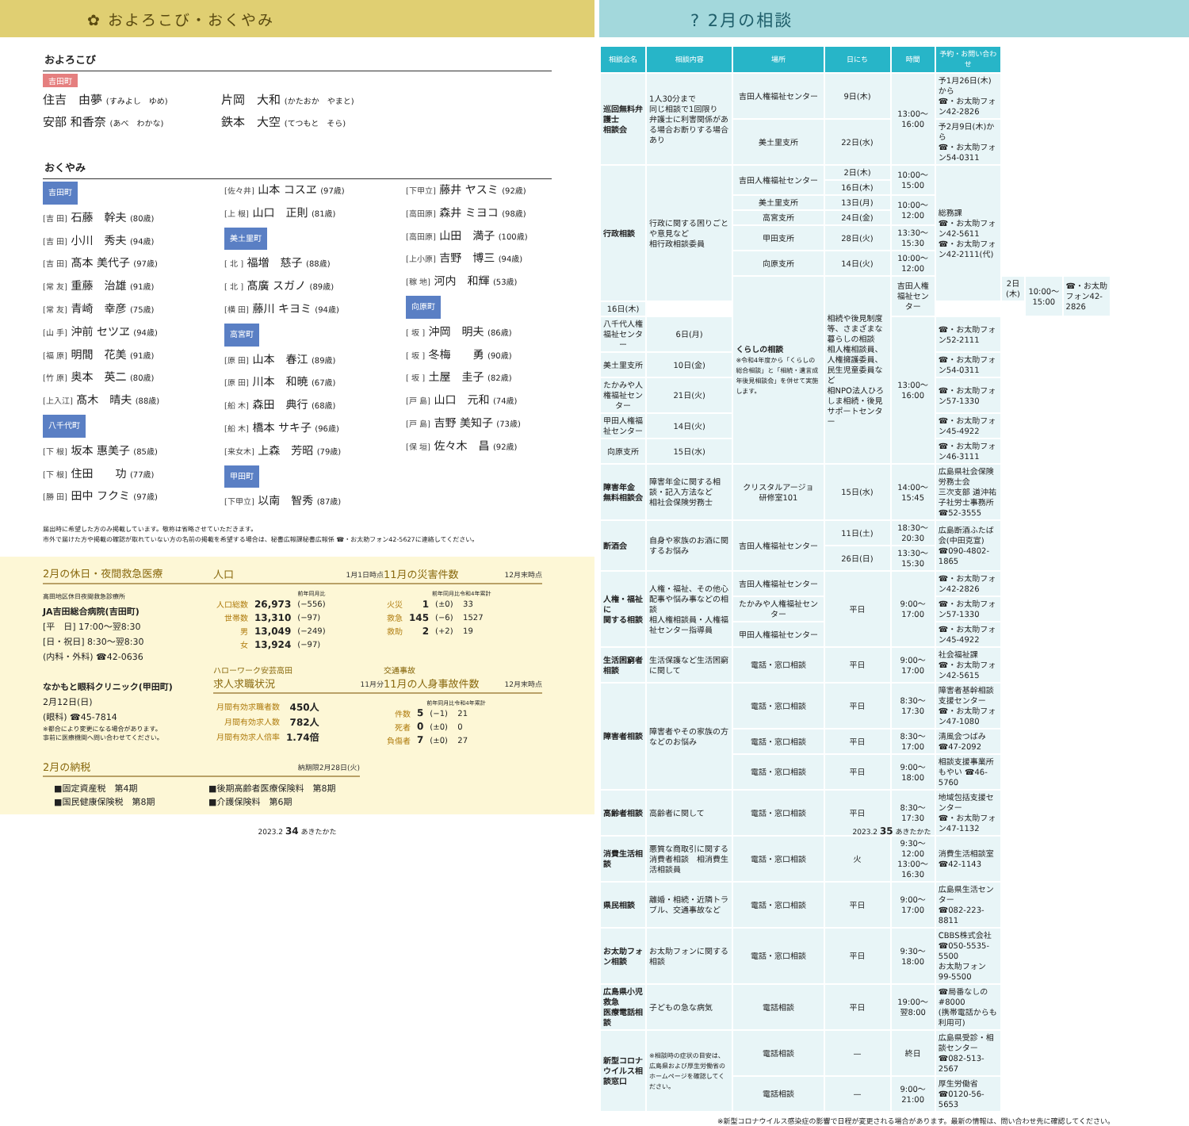✿ およろこび・おくやみ
およろこび
吉田町
住吉　由夢 (すみよし　ゆめ)
片岡　大和 (かたおか　やまと)
安部 和香奈 (あべ　わかな)
鉄本　大空 (てつもと　そら)
おくやみ
吉田町
[吉 田] 石藤　幹夫 (80歳)
[吉 田] 小川　秀夫 (94歳)
[吉 田] 髙本 美代子 (97歳)
[常 友] 重藤　治雄 (91歳)
[常 友] 青崎　幸彦 (75歳)
[山 手] 沖前 セツヱ (94歳)
[福 原] 明間　花美 (91歳)
[竹 原] 奥本　英二 (80歳)
[上入江] 髙木　晴夫 (88歳)
八千代町
[下 根] 坂本 惠美子 (85歳)
[下 根] 住田　　功 (77歳)
[勝 田] 田中 フクミ (97歳)
[佐々井] 山本 コスヱ (97歳)
[上 根] 山口　正則 (81歳)
美土里町
[ 北 ] 福増　慈子 (88歳)
[ 北 ] 髙廣 スガノ (89歳)
[横 田] 藤川 キヨミ (94歳)
高宮町
[原 田] 山本　春江 (89歳)
[原 田] 川本　和暁 (67歳)
[船 木] 森田　典行 (68歳)
[船 木] 橋本 サキ子 (96歳)
[来女木] 上森　芳昭 (79歳)
甲田町
[下甲立] 以南　智秀 (87歳)
[下甲立] 藤井 ヤスミ (92歳)
[高田原] 森井 ミヨコ (98歳)
[高田原] 山田　満子 (100歳)
[上小原] 吉野　博三 (94歳)
[稼 地] 河内　和輝 (53歳)
向原町
[ 坂 ] 沖岡　明夫 (86歳)
[ 坂 ] 冬梅　　勇 (90歳)
[ 坂 ] 土屋　圭子 (82歳)
[戸 島] 山口　元和 (74歳)
[戸 島] 吉野 美知子 (73歳)
[保 垣] 佐々木　昌 (92歳)
届出時に希望した方のみ掲載しています。敬称は省略させていただきます。
市外で届けた方や掲載の確認が取れていない方の名前の掲載を希望する場合は、秘書広報課秘書広報係 ☎・お太助フォン42-5627に連絡してください。
人口 1月1日時点
| | | 前年同月比 |
| --- | --- | --- |
| 人口総数 | 26,973 | (−556) |
| 世帯数 | 13,310 | (−97) |
| 男 | 13,049 | (−249) |
| 女 | 13,924 | (−97) |
11月の災害件数 12月末時点
| | | 前年同月比 | 令和4年累計 |
| --- | --- | --- | --- |
| 火災 | 1 | (±0) | 33 |
| 救急 | 145 | (−6) | 1527 |
| 救助 | 2 | (+2) | 19 |
2月の休日・夜間救急医療
高田地区休日夜間救急診療所
JA吉田総合病院(吉田町)
[平　日] 17:00～翌8:30
[日・祝日] 8:30～翌8:30
(内科・外科) ☎42-0636
なかもと眼科クリニック(甲田町)
2月12日(日)
(眼科) ☎45-7814
※都合により変更になる場合があります。
事前に医療機関へ問い合わせてください。
ハローワーク安芸高田
求人求職状況 11月分
| 月間有効求職者数 | 450人 |
| 月間有効求人数 | 782人 |
| 月間有効求人倍率 | 1.74倍 |
交通事故
11月の人身事故件数 12月末時点
| | | 前年同月比 | 令和4年累計 |
| --- | --- | --- | --- |
| 件数 | 5 | (−1) | 21 |
| 死者 | 0 | (±0) | 0 |
| 負傷者 | 7 | (±0) | 27 |
2月の納税 納期限2月28日(火)
■固定資産税　第4期
■後期高齢者医療保険料　第8期
■国民健康保険税　第8期
■介護保険料　第6期
2023.2 34 あきたかた
? 2月の相談
| 相談会名 | 相談内容 | 場所 | 日にち | 時間 | 予約・お問い合わせ | | | |
| --- | --- | --- | --- | --- | --- | --- | --- | --- |
| 巡回無料弁護士 相談会 | 1人30分まで 同じ相談で1回限り 弁護士に利害関係がある場合お断りする場合あり | 吉田人権福祉センター | 9日(木) | 13:00～16:00 | 予1月26日(木)から ☎・お太助フォン42-2826 | | | |
| | | 美土里支所 | 22日(水) | | 予2月9日(木)から ☎・お太助フォン54-0311 | | | |
| 行政相談 | 行政に関する困りごとや意見など 相行政相談委員 | 吉田人権福祉センター | 2日(木) | 10:00～15:00 | 総務課 ☎・お太助フォン42-5611 ☎・お太助フォン42-2111(代) | | | |
| | | | 16日(木) | | | | | |
| | | 美土里支所 | 13日(月) | 10:00～12:00 | | | | |
| | | 高宮支所 | 24日(金) | | | | | |
| | | 甲田支所 | 28日(火) | 13:30～15:30 | | | | |
| | | 向原支所 | 14日(火) | 10:00～12:00 | | | | |
| | | くらしの相談 ※令和4年度から「くらしの総合相談」と「相続・遺言成年後見相談会」を併せて実施します。 | 相続や後見制度等、さまざまな暮らしの相談 相人権相談員、人権擁護委員、民生児童委員など 相NPO法人ひろしま相続・後見サポートセンター | 吉田人権福祉センター | | 2日(木) | 10:00～15:00 | ☎・お太助フォン42-2826 |
| 16日(木) | | | | | | | | |
| 八千代人権福祉センター | 6日(月) | | | 13:00～16:00 | ☎・お太助フォン52-2111 | | | |
| 美土里支所 | 10日(金) | | | | ☎・お太助フォン54-0311 | | | |
| たかみや人権福祉センター | 21日(火) | | | | ☎・お太助フォン57-1330 | | | |
| 甲田人権福祉センター | 14日(火) | | | | ☎・お太助フォン45-4922 | | | |
| 向原支所 | 15日(水) | | | | ☎・お太助フォン46-3111 | | | |
| 障害年金 無料相談会 | 障害年金に関する相談・記入方法など 相社会保険労務士 | クリスタルアージョ 研修室101 | 15日(水) | 14:00～15:45 | 広島県社会保険労務士会 三次支部 道沖祐子社労士事務所 ☎52-3555 | | | |
| 断酒会 | 自身や家族のお酒に関するお悩み | 吉田人権福祉センター | 11日(土) | 18:30～20:30 | 広島断酒ふたば会(中田克宣) ☎090-4802-1865 | | | |
| | | | 26日(日) | 13:30～15:30 | | | | |
| 人権・福祉に 関する相談 | 人権・福祉、その他心配事や悩み事などの相談 相人権相談員・人権福祉センター指導員 | 吉田人権福祉センター | 平日 | 9:00～17:00 | ☎・お太助フォン42-2826 | | | |
| | | たかみや人権福祉センター | | | ☎・お太助フォン57-1330 | | | |
| | | 甲田人権福祉センター | | | ☎・お太助フォン45-4922 | | | |
| 生活困窮者相談 | 生活保護など生活困窮に関して | 電話・窓口相談 | 平日 | 9:00～17:00 | 社会福祉課 ☎・お太助フォン42-5615 | | | |
| 障害者相談 | 障害者やその家族の方などのお悩み | 電話・窓口相談 | 平日 | 8:30～17:30 | 障害者基幹相談支援センター ☎・お太助フォン47-1080 | | | |
| | | 電話・窓口相談 | 平日 | 8:30～17:00 | 清風会つばみ ☎47-2092 | | | |
| | | 電話・窓口相談 | 平日 | 9:00～18:00 | 相談支援事業所もやい ☎46-5760 | | | |
| 高齢者相談 | 高齢者に関して | 電話・窓口相談 | 平日 | 8:30～17:30 | 地域包括支援センター ☎・お太助フォン47-1132 | | | |
| 消費生活相談 | 悪質な商取引に関する消費者相談 相消費生活相談員 | 電話・窓口相談 | 火 | 9:30～12:00 13:00～16:30 | 消費生活相談室 ☎42-1143 | | | |
| 県民相談 | 離婚・相続・近隣トラブル、交通事故など | 電話・窓口相談 | 平日 | 9:00～17:00 | 広島県生活センター ☎082-223-8811 | | | |
| お太助フォン相談 | お太助フォンに関する相談 | 電話・窓口相談 | 平日 | 9:30～18:00 | CBBS株式会社 ☎050-5535-5500 お太助フォン99-5500 | | | |
| 広島県小児救急 医療電話相談 | 子どもの急な病気 | 電話相談 | 平日 | 19:00～ 翌8:00 | ☎局番なしの#8000 (携帯電話からも利用可) | | | |
| 新型コロナウイルス相談窓口 | ※相談時の症状の目安は、広島県および厚生労働省のホームページを確認してください。 | 電話相談 | — | 終日 | 広島県受診・相談センター ☎082-513-2567 | | | |
| | | 電話相談 | — | 9:00～21:00 | 厚生労働省 ☎0120-56-5653 | | | |
※新型コロナウイルス感染症の影響で日程が変更される場合があります。最新の情報は、問い合わせ先に確認してください。
2023.2 35 あきたかた